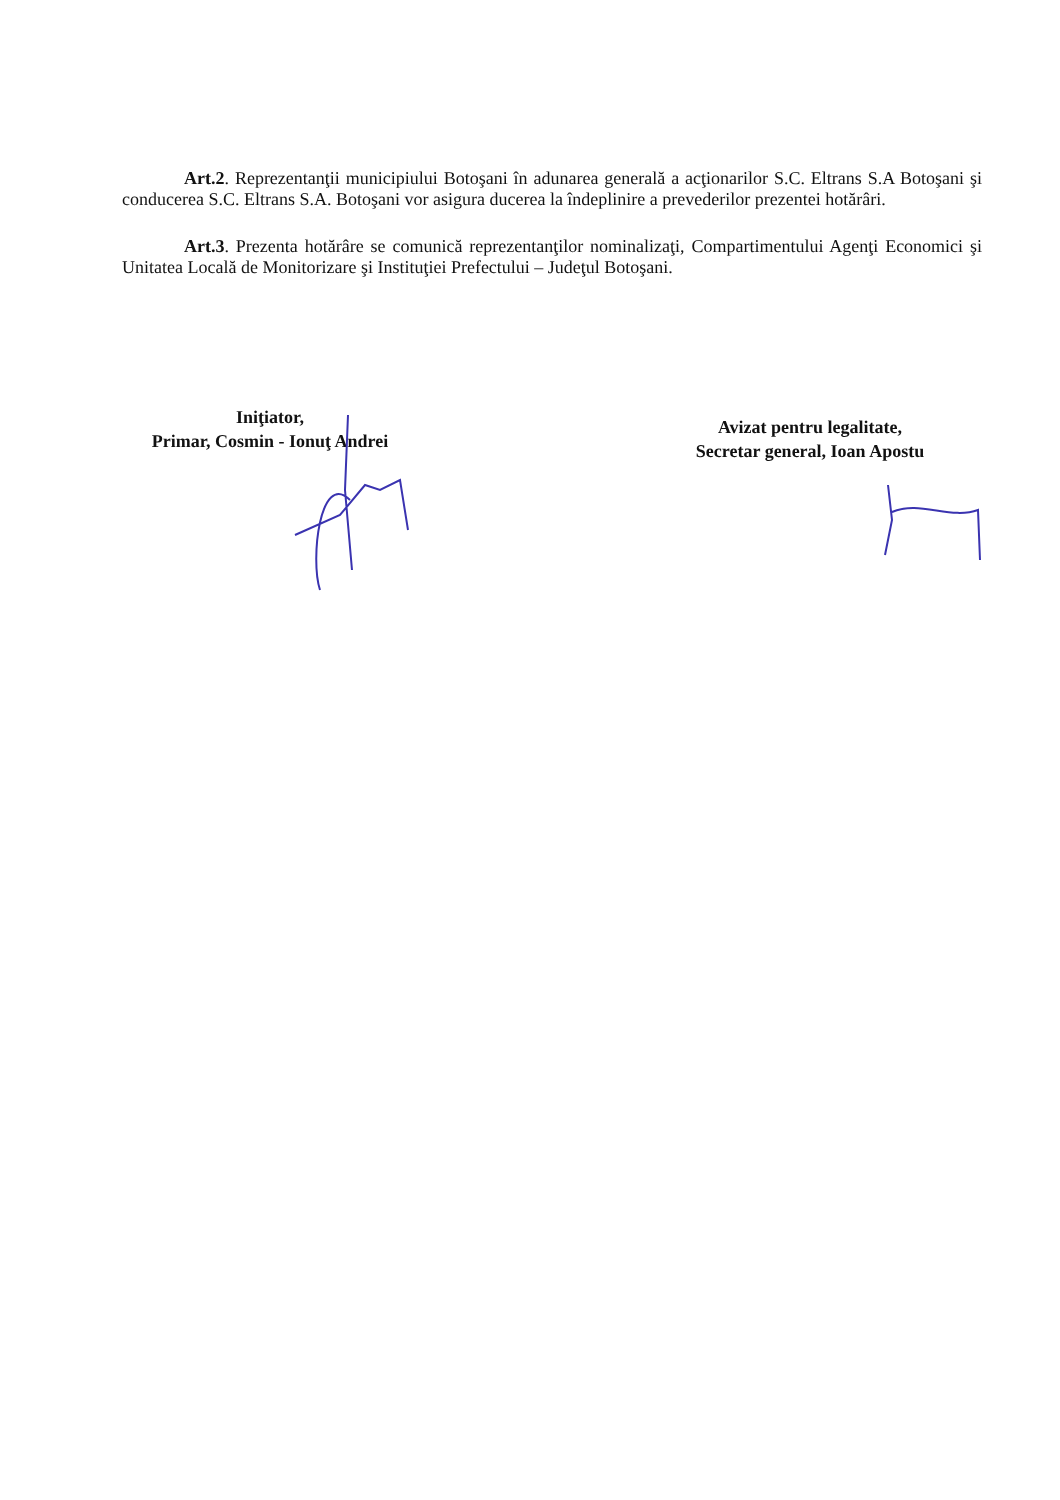Art.2. Reprezentanţii municipiului Botoşani în adunarea generală a acţionarilor S.C. Eltrans S.A Botoşani şi conducerea S.C. Eltrans S.A. Botoşani vor asigura ducerea la îndeplinire a prevederilor prezentei hotărâri.
Art.3. Prezenta hotărâre se comunică reprezentanţilor nominalizaţi, Compartimentului Agenţi Economici şi Unitatea Locală de Monitorizare şi Instituţiei Prefectului – Judeţul Botoşani.
Iniţiator,
Primar, Cosmin - Ionuţ Andrei
Avizat pentru legalitate,
Secretar general, Ioan Apostu